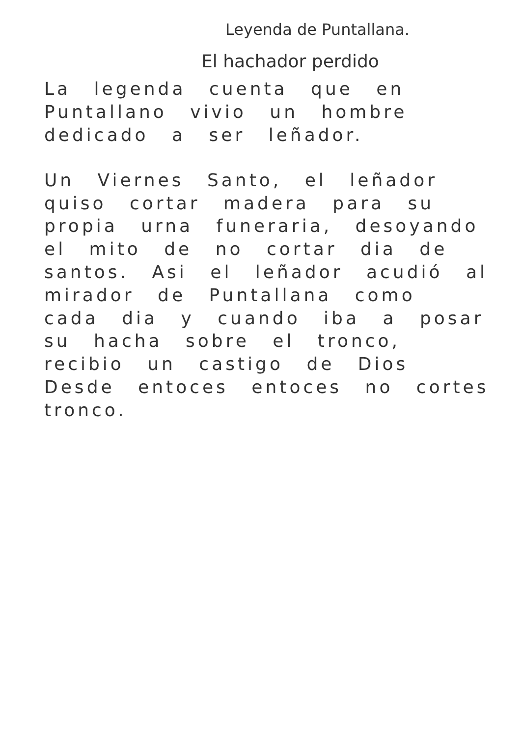Leyenda de Puntallana.
El hachador perdido
La legenda cuenta que en Puntallano vivio un hombre dedicado a ser leñador.
Un Viernes Santo, el leñador quiso cortar madera para su propia urna funeraria, desoyando el mito de no cortar dia de santos. Asi el leñador acudió al mirador de Puntallana como cada dia y cuando iba a posar su hacha sobre el tronco, recibio un castigo de Dios Desde entoces entoces no cortes tronco.